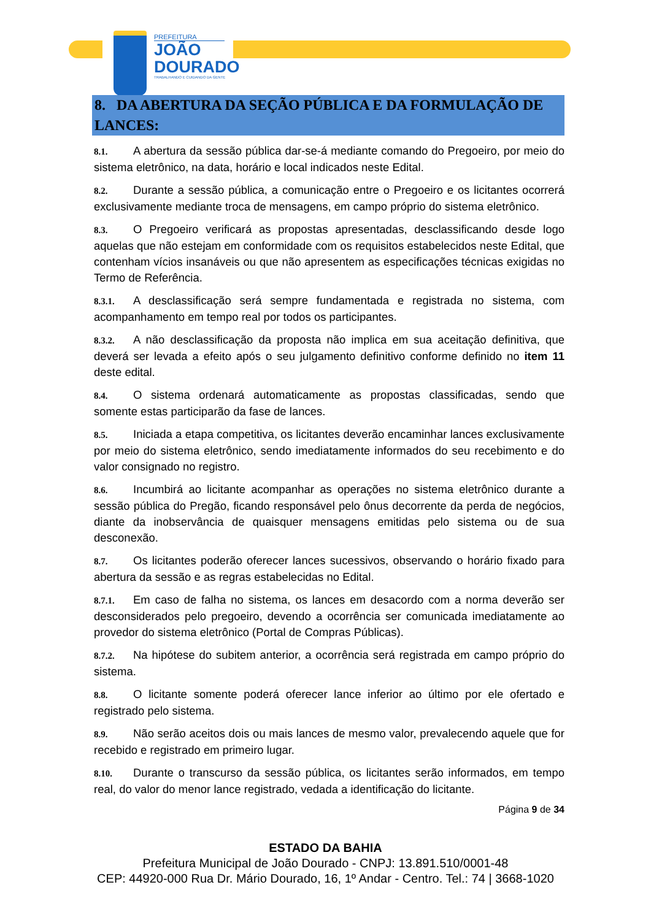PREFEITURA
JOÃO
DOURADO
TRABALHANDO E CUIDANDO DA GENTE
8. DA ABERTURA DA SEÇÃO PÚBLICA E DA FORMULAÇÃO DE LANCES:
8.1. A abertura da sessão pública dar-se-á mediante comando do Pregoeiro, por meio do sistema eletrônico, na data, horário e local indicados neste Edital.
8.2. Durante a sessão pública, a comunicação entre o Pregoeiro e os licitantes ocorrerá exclusivamente mediante troca de mensagens, em campo próprio do sistema eletrônico.
8.3. O Pregoeiro verificará as propostas apresentadas, desclassificando desde logo aquelas que não estejam em conformidade com os requisitos estabelecidos neste Edital, que contenham vícios insanáveis ou que não apresentem as especificações técnicas exigidas no Termo de Referência.
8.3.1. A desclassificação será sempre fundamentada e registrada no sistema, com acompanhamento em tempo real por todos os participantes.
8.3.2. A não desclassificação da proposta não implica em sua aceitação definitiva, que deverá ser levada a efeito após o seu julgamento definitivo conforme definido no item 11 deste edital.
8.4. O sistema ordenará automaticamente as propostas classificadas, sendo que somente estas participarão da fase de lances.
8.5. Iniciada a etapa competitiva, os licitantes deverão encaminhar lances exclusivamente por meio do sistema eletrônico, sendo imediatamente informados do seu recebimento e do valor consignado no registro.
8.6. Incumbirá ao licitante acompanhar as operações no sistema eletrônico durante a sessão pública do Pregão, ficando responsável pelo ônus decorrente da perda de negócios, diante da inobservância de quaisquer mensagens emitidas pelo sistema ou de sua desconexão.
8.7. Os licitantes poderão oferecer lances sucessivos, observando o horário fixado para abertura da sessão e as regras estabelecidas no Edital.
8.7.1. Em caso de falha no sistema, os lances em desacordo com a norma deverão ser desconsiderados pelo pregoeiro, devendo a ocorrência ser comunicada imediatamente ao provedor do sistema eletrônico (Portal de Compras Públicas).
8.7.2. Na hipótese do subitem anterior, a ocorrência será registrada em campo próprio do sistema.
8.8. O licitante somente poderá oferecer lance inferior ao último por ele ofertado e registrado pelo sistema.
8.9. Não serão aceitos dois ou mais lances de mesmo valor, prevalecendo aquele que for recebido e registrado em primeiro lugar.
8.10. Durante o transcurso da sessão pública, os licitantes serão informados, em tempo real, do valor do menor lance registrado, vedada a identificação do licitante.
Página 9 de 34
ESTADO DA BAHIA
Prefeitura Municipal de João Dourado - CNPJ: 13.891.510/0001-48
CEP: 44920-000 Rua Dr. Mário Dourado, 16, 1º Andar - Centro. Tel.: 74 | 3668-1020